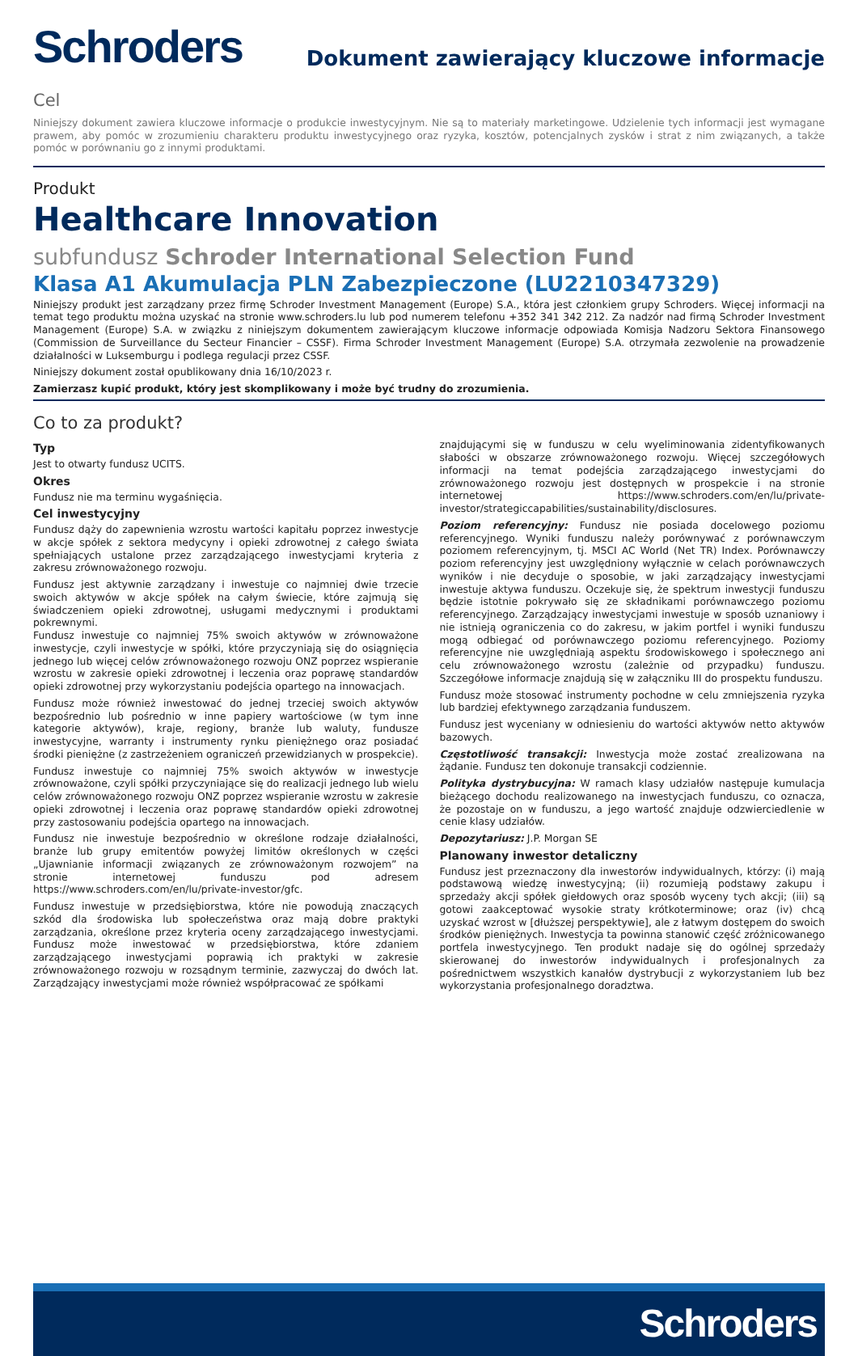Schroders
Dokument zawierający kluczowe informacje
Cel
Niniejszy dokument zawiera kluczowe informacje o produkcie inwestycyjnym. Nie są to materiały marketingowe. Udzielenie tych informacji jest wymagane prawem, aby pomóc w zrozumieniu charakteru produktu inwestycyjnego oraz ryzyka, kosztów, potencjalnych zysków i strat z nim związanych, a także pomóc w porównaniu go z innymi produktami.
Produkt
Healthcare Innovation
subfundusz Schroder International Selection Fund
Klasa A1 Akumulacja PLN Zabezpieczone (LU2210347329)
Niniejszy produkt jest zarządzany przez firmę Schroder Investment Management (Europe) S.A., która jest członkiem grupy Schroders. Więcej informacji na temat tego produktu można uzyskać na stronie www.schroders.lu lub pod numerem telefonu +352 341 342 212. Za nadzór nad firmą Schroder Investment Management (Europe) S.A. w związku z niniejszym dokumentem zawierającym kluczowe informacje odpowiada Komisja Nadzoru Sektora Finansowego (Commission de Surveillance du Secteur Financier – CSSF). Firma Schroder Investment Management (Europe) S.A. otrzymała zezwolenie na prowadzenie działalności w Luksemburgu i podlega regulacji przez CSSF.
Niniejszy dokument został opublikowany dnia 16/10/2023 r.
Zamierzasz kupić produkt, który jest skomplikowany i może być trudny do zrozumienia.
Co to za produkt?
Typ
Jest to otwarty fundusz UCITS.
Okres
Fundusz nie ma terminu wygaśnięcia.
Cel inwestycyjny
Fundusz dąży do zapewnienia wzrostu wartości kapitału poprzez inwestycje w akcje spółek z sektora medycyny i opieki zdrowotnej z całego świata spełniających ustalone przez zarządzającego inwestycjami kryteria z zakresu zrównoważonego rozwoju.
Fundusz jest aktywnie zarządzany i inwestuje co najmniej dwie trzecie swoich aktywów w akcje spółek na całym świecie, które zajmują się świadczeniem opieki zdrowotnej, usługami medycznymi i produktami pokrewnymi.
Fundusz inwestuje co najmniej 75% swoich aktywów w zrównoważone inwestycje, czyli inwestycje w spółki, które przyczyniają się do osiągnięcia jednego lub więcej celów zrównoważonego rozwoju ONZ poprzez wspieranie wzrostu w zakresie opieki zdrowotnej i leczenia oraz poprawę standardów opieki zdrowotnej przy wykorzystaniu podejścia opartego na innowacjach.
Fundusz może również inwestować do jednej trzeciej swoich aktywów bezpośrednio lub pośrednio w inne papiery wartościowe (w tym inne kategorie aktywów), kraje, regiony, branże lub waluty, fundusze inwestycyjne, warranty i instrumenty rynku pieniężnego oraz posiadać środki pieniężne (z zastrzeżeniem ograniczeń przewidzianych w prospekcie).
Fundusz inwestuje co najmniej 75% swoich aktywów w inwestycje zrównoważone, czyli spółki przyczyniające się do realizacji jednego lub wielu celów zrównoważonego rozwoju ONZ poprzez wspieranie wzrostu w zakresie opieki zdrowotnej i leczenia oraz poprawę standardów opieki zdrowotnej przy zastosowaniu podejścia opartego na innowacjach.
Fundusz nie inwestuje bezpośrednio w określone rodzaje działalności, branże lub grupy emitentów powyżej limitów określonych w części „Ujawnianie informacji związanych ze zrównoważonym rozwojem” na stronie internetowej funduszu pod adresem https://www.schroders.com/en/lu/private-investor/gfc.
Fundusz inwestuje w przedsiębiorstwa, które nie powodują znaczących szkód dla środowiska lub społeczeństwa oraz mają dobre praktyki zarządzania, określone przez kryteria oceny zarządzającego inwestycjami. Fundusz może inwestować w przedsiębiorstwa, które zdaniem zarządzającego inwestycjami poprawią ich praktyki w zakresie zrównoważonego rozwoju w rozsądnym terminie, zazwyczaj do dwóch lat. Zarządzający inwestycjami może również współpracować ze spółkami
znajdującymi się w funduszu w celu wyeliminowania zidentyfikowanych słabości w obszarze zrównoważonego rozwoju. Więcej szczegółowych informacji na temat podejścia zarządzającego inwestycjami do zrównoważonego rozwoju jest dostępnych w prospekcie i na stronie internetowej https://www.schroders.com/en/lu/private-investor/strategiccapabilities/sustainability/disclosures.
Poziom referencyjny: Fundusz nie posiada docelowego poziomu referencyjnego. Wyniki funduszu należy porównywać z porównawczym poziomem referencyjnym, tj. MSCI AC World (Net TR) Index. Porównawczy poziom referencyjny jest uwzględniony wyłącznie w celach porównawczych wyników i nie decyduje o sposobie, w jaki zarządzający inwestycjami inwestuje aktywa funduszu. Oczekuje się, że spektrum inwestycji funduszu będzie istotnie pokrywało się ze składnikami porównawczego poziomu referencyjnego. Zarządzający inwestycjami inwestuje w sposób uznaniowy i nie istnieją ograniczenia co do zakresu, w jakim portfel i wyniki funduszu mogą odbiegać od porównawczego poziomu referencyjnego. Poziomy referencyjne nie uwzględniają aspektu środowiskowego i społecznego ani celu zrównoważonego wzrostu (zależnie od przypadku) funduszu. Szczegółowe informacje znajdują się w załączniku III do prospektu funduszu.
Fundusz może stosować instrumenty pochodne w celu zmniejszenia ryzyka lub bardziej efektywnego zarządzania funduszem.
Fundusz jest wyceniany w odniesieniu do wartości aktywów netto aktywów bazowych.
Częstotliwość transakcji: Inwestycja może zostać zrealizowana na żądanie. Fundusz ten dokonuje transakcji codziennie.
Polityka dystrybucyjna: W ramach klasy udziałów następuje kumulacja bieżącego dochodu realizowanego na inwestycjach funduszu, co oznacza, że pozostaje on w funduszu, a jego wartość znajduje odzwierciedlenie w cenie klasy udziałów.
Depozytariusz: J.P. Morgan SE
Planowany inwestor detaliczny
Fundusz jest przeznaczony dla inwestorów indywidualnych, którzy: (i) mają podstawową wiedzę inwestycyjną; (ii) rozumieją podstawy zakupu i sprzedaży akcji spółek giełdowych oraz sposób wyceny tych akcji; (iii) są gotowi zaakceptować wysokie straty krótkoterminowe; oraz (iv) chcą uzyskać wzrost w [dłuższej perspektywie], ale z łatwym dostępem do swoich środków pieniężnych. Inwestycja ta powinna stanowić część zróżnicowanego portfela inwestycyjnego. Ten produkt nadaje się do ogólnej sprzedaży skierowanej do inwestorów indywidualnych i profesjonalnych za pośrednictwem wszystkich kanałów dystrybucji z wykorzystaniem lub bez wykorzystania profesjonalnego doradztwa.
Schroders